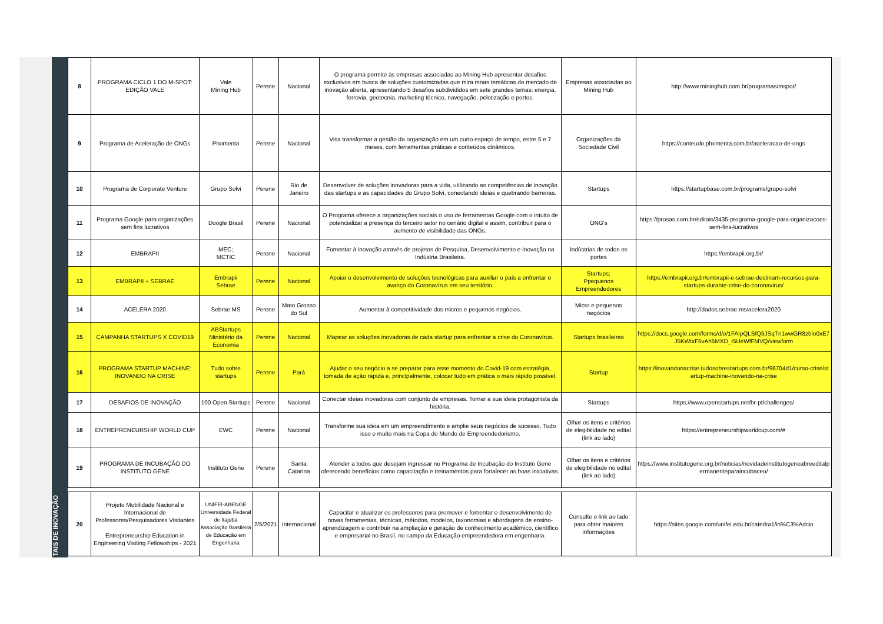| 8 | PROGRAMA CICLO 1 DO M-SPOT: EDIÇÃO VALE | Vale Mining Hub | Perene | Nacional | O programa permite às empresas associadas ao Mining Hub apresentar desafios exclusivos em busca de soluções customizadas que mira mnas temáticas do mercado de inovação aberta, apresentando 5 desafios subdivididos em sete grandes temas: energia, ferrovia, geotecnia, marketing técnico, navegação, pelotização e portos. | Empresas associadas ao Mining Hub | http://www.mininghub.com.br/programas/mspot/ |
| 9 | Programa de Aceleração de ONGs | Phomenta | Perene | Nacional | Visa transformar a gestão da organização em um curto espaço de tempo, entre 5 e 7 meses, com ferramentas práticas e conteúdos dinâmicos. | Organizações da Sociedade Civil | https://conteudo.phomenta.com.br/aceleracao-de-ongs |
| 10 | Programa de Corporate Venture | Grupo Solvi | Perene | Rio de Janeiro | Desenvolver de soluções inovadoras para a vida, utilizando as competências de inovação das startups e as capacidades do Grupo Solvi, conectando ideias e quebrando barreiras. | Startups | https://startupbase.com.br/programs/grupo-solvi |
| 11 | Programa Google para organizações sem fins lucrativos | Doogle Brasil | Perene | Nacional | O Programa oferece a organizações sociais o uso de ferramentas Google com o intuito de potencializar a presença do terceiro setor no cenário digital e assim, contribuir para o aumento de visibilidade das ONGs. | ONG's | https://prosas.com.br/editais/3435-programa-google-para-organizacoes-sem-fins-lucrativos |
| 12 | EMBRAPII | MEC; MCTIC | Perene | Nacional | Fomentar à inovação através de projetos de Pesquisa, Desenvolvimento e Inovação na Indústria Brasileira. | Indústrias de todos os portes | https://embrapii.org.br/ |
| 13 | EMBRAPII + SEBRAE | Embrapii Sebrae | Perene | Nacional | Apoiar o desenvolvimento de soluções tecnológicas para auxiliar o país a enfrentar o avanço do Coronavírus em seu território. | Startups; Ppequenos Empreendedores | https://embrapii.org.br/embrapii-e-sebrae-destinam-recursos-para-startups-durante-crise-do-coronavirus/ |
| 14 | ACELERA 2020 | Sebrae MS | Perene | Mato Grosso do Sul | Aumentar à competitividade dos micros e pequenos negócios. | Micro e pequenos negócios | http://dados.sebrae.ms/acelera2020 |
| 15 | CAMPANHA STARTUPS X COVID19 | ABStartups Ministério da Economia | Perene | Nacional | Mapear as soluções inovadoras de cada startup para enfrentar a crise do Coronavírus. | Startups brasileiras | https://docs.google.com/forms/d/e/1FAIpQLSfQ5JSqTn1wwGR8zblo0xE7J5KWtxF5vAh5MXD_t5UeWfFMVQ/viewform |
| 16 | PROGRAMA STARTUP MACHINE: INOVANDO NA CRISE | Tudo sobre startups | Perene | Pará | Ajudar o seu negócio a se preparar para esse momento do Covid-19 com estratégia, tomada de ação rápida e, principalmente, colocar tudo em prática o mais rápido possível. | Startup | https://inovandonacrise.tudosobrestartups.com.br/96704d1/curso-crise/startup-machine-inovando-na-crise |
| 17 | DESAFIOS DE INOVAÇÃO | 100 Open Startups | Perene | Nacional | Conectar ideias inovadoras com conjunto de empresas. Tornar a sua ideia protagonista da história. | Startups | https://www.openstartups.net/br-pt/challenges/ |
| 18 | ENTREPRENEURSHIP WORLD CUP | EWC | Perene | Nacional | Transforme sua ideia em um empreendimento e amplie seus negócios de sucesso. Tudo isso e muito mais na Copa do Mundo de Empreendedorismo. | Olhar os itens e critérios de elegibilidade no edital (link ao lado) | https://entrepreneurshipworldcup.com/# |
| 19 | PROGRAMA DE INCUBAÇÃO DO INSTITUTO GENE | Instituto Gene | Perene | Santa Catarina | Atender a todos que desejam ingressar no Programa de Incubação do Instituto Gene oferecendo benefícios como capacitação e treinamentos para fortalecer as boas iniciativas. | Olhar os itens e critérios de elegibilidade no edital (link ao lado) | https://www.institutogene.org.br/noticias/novidadeinstitutogeneabreeditalpermanenteparaincubaceo/ |
| 20 | Projeto Mobilidade Nacional e Internacional de Professores/Pesquisadores Visitantes Entrepreneurship Education in Engineering Visiting Fellowships - 2021 | UNIFEI-ABENGE Universidade Federal de Itajubá Associação Brasileira de Educação em Engenharia | 2/5/2021 | Internacional | Capacitar e atualizar os professores para promover e fomentar o desenvolvimento de novas ferramentas, técnicas, métodos, modelos, taxonomias e abordagens de ensino-aprendizagem e contribuir na ampliação e geração de conhecimento acadêmico, científico e empresarial no Brasil, no campo da Educação empreendedora em engenharia. | Consulte o link ao lado para obter maiores informações | https://sites.google.com/unifei.edu.br/catedra1/in%C3%Adcio |
TAIS DE INOVAÇÃO